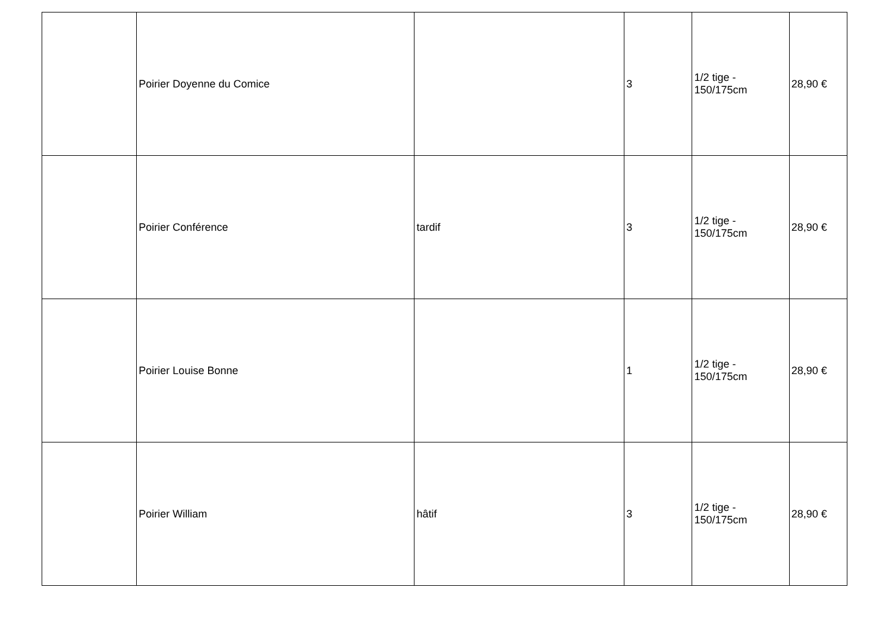| | Poirier Doyenne du Comice | | 3 | 1/2 tige - 150/175cm | 28,90 € |
| | Poirier Conférence | tardif | 3 | 1/2 tige - 150/175cm | 28,90 € |
| | Poirier Louise Bonne | | 1 | 1/2 tige - 150/175cm | 28,90 € |
| | Poirier William | hâtif | 3 | 1/2 tige - 150/175cm | 28,90 € |